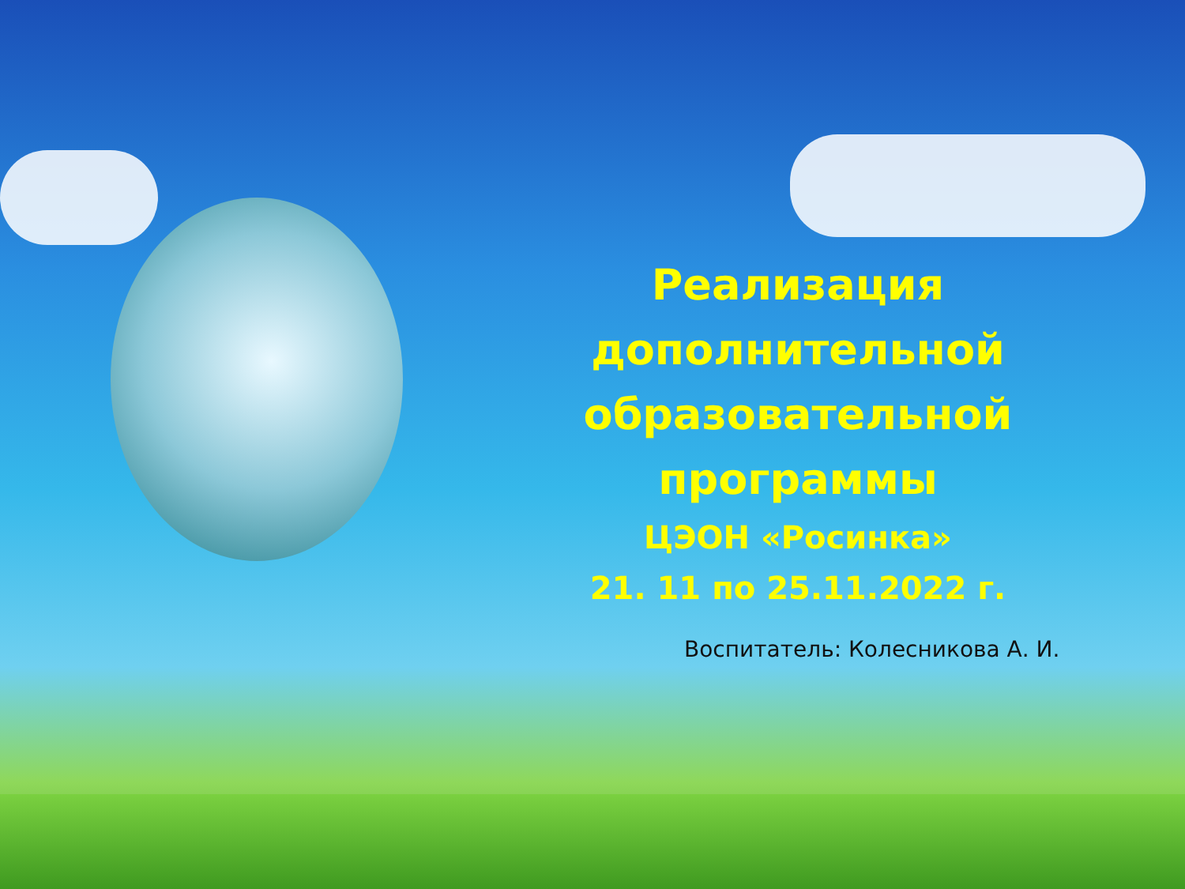Реализация дополнительной образовательной программы
ЦЭОН «Росинка»
21. 11 по 25.11.2022 г.
Воспитатель: Колесникова А. И.